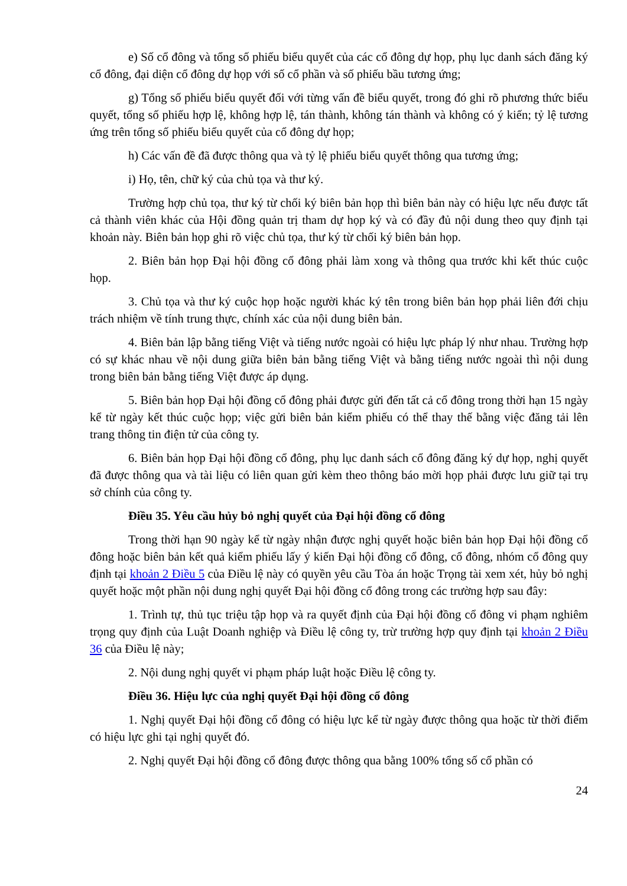e) Số cổ đông và tổng số phiếu biểu quyết của các cổ đông dự họp, phụ lục danh sách đăng ký cổ đông, đại diện cổ đông dự họp với số cổ phần và số phiếu bầu tương ứng;
g) Tổng số phiếu biểu quyết đối với từng vấn đề biểu quyết, trong đó ghi rõ phương thức biểu quyết, tổng số phiếu hợp lệ, không hợp lệ, tán thành, không tán thành và không có ý kiến; tỷ lệ tương ứng trên tổng số phiếu biểu quyết của cổ đông dự họp;
h) Các vấn đề đã được thông qua và tỷ lệ phiếu biểu quyết thông qua tương ứng;
i) Họ, tên, chữ ký của chủ tọa và thư ký.
Trường hợp chủ tọa, thư ký từ chối ký biên bản họp thì biên bản này có hiệu lực nếu được tất cả thành viên khác của Hội đồng quản trị tham dự họp ký và có đầy đủ nội dung theo quy định tại khoản này. Biên bản họp ghi rõ việc chủ tọa, thư ký từ chối ký biên bản họp.
2. Biên bản họp Đại hội đồng cổ đông phải làm xong và thông qua trước khi kết thúc cuộc họp.
3. Chủ tọa và thư ký cuộc họp hoặc người khác ký tên trong biên bản họp phải liên đới chịu trách nhiệm về tính trung thực, chính xác của nội dung biên bản.
4. Biên bản lập bằng tiếng Việt và tiếng nước ngoài có hiệu lực pháp lý như nhau. Trường hợp có sự khác nhau về nội dung giữa biên bản bằng tiếng Việt và bằng tiếng nước ngoài thì nội dung trong biên bản bằng tiếng Việt được áp dụng.
5. Biên bản họp Đại hội đồng cổ đông phải được gửi đến tất cả cổ đông trong thời hạn 15 ngày kể từ ngày kết thúc cuộc họp; việc gửi biên bản kiểm phiếu có thể thay thế bằng việc đăng tải lên trang thông tin điện tử của công ty.
6. Biên bản họp Đại hội đồng cổ đông, phụ lục danh sách cổ đông đăng ký dự họp, nghị quyết đã được thông qua và tài liệu có liên quan gửi kèm theo thông báo mời họp phải được lưu giữ tại trụ sở chính của công ty.
Điều 35. Yêu cầu hủy bỏ nghị quyết của Đại hội đồng cổ đông
Trong thời hạn 90 ngày kể từ ngày nhận được nghị quyết hoặc biên bản họp Đại hội đồng cổ đông hoặc biên bản kết quả kiểm phiếu lấy ý kiến Đại hội đồng cổ đông, cổ đông, nhóm cổ đông quy định tại khoản 2 Điều 5 của Điều lệ này có quyền yêu cầu Tòa án hoặc Trọng tài xem xét, hủy bỏ nghị quyết hoặc một phần nội dung nghị quyết Đại hội đồng cổ đông trong các trường hợp sau đây:
1. Trình tự, thủ tục triệu tập họp và ra quyết định của Đại hội đồng cổ đông vi phạm nghiêm trọng quy định của Luật Doanh nghiệp và Điều lệ công ty, trừ trường hợp quy định tại khoản 2 Điều 36 của Điều lệ này;
2. Nội dung nghị quyết vi phạm pháp luật hoặc Điều lệ công ty.
Điều 36. Hiệu lực của nghị quyết Đại hội đồng cổ đông
1. Nghị quyết Đại hội đồng cổ đông có hiệu lực kể từ ngày được thông qua hoặc từ thời điểm có hiệu lực ghi tại nghị quyết đó.
2. Nghị quyết Đại hội đồng cổ đông được thông qua bằng 100% tổng số cổ phần có
24